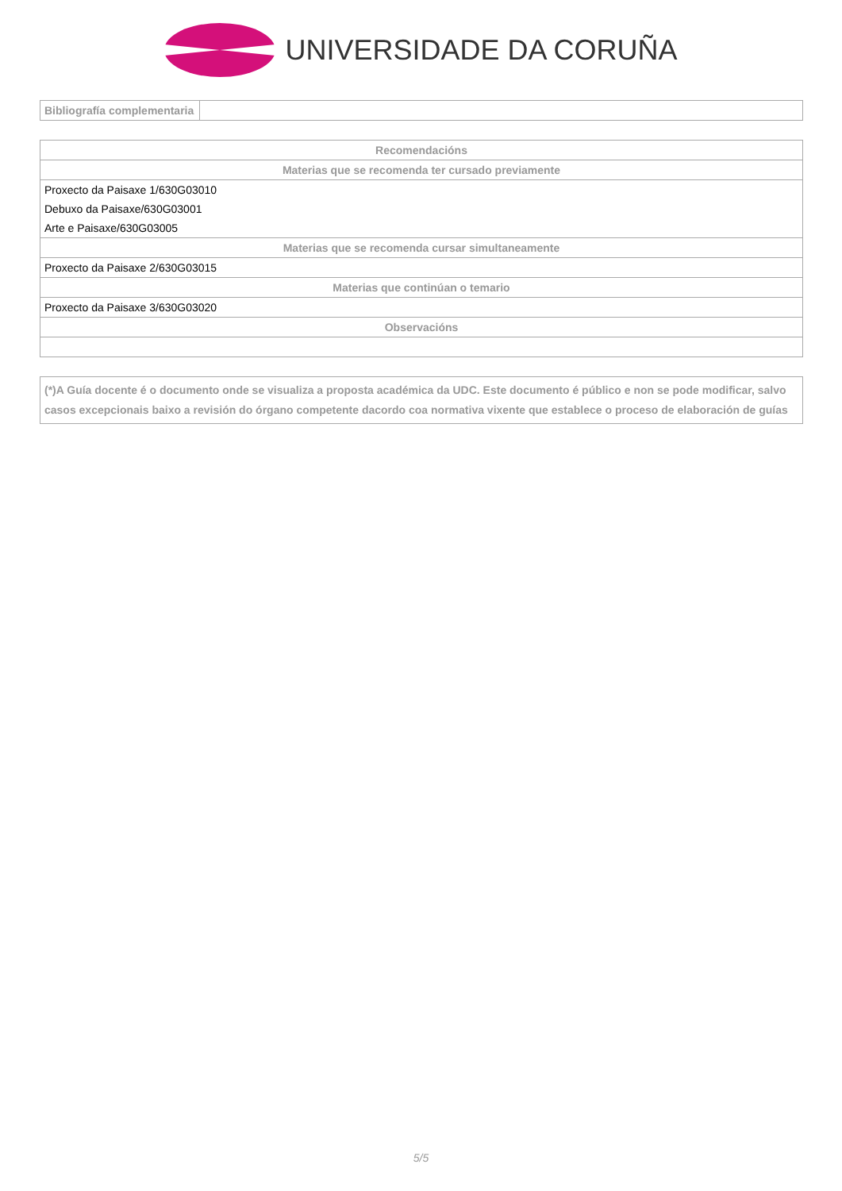UNIVERSIDADE DA CORUÑA
| Bibliografía complementaria | |
| Recomendacións |
| --- |
| Materias que se recomenda ter cursado previamente |
| Proxecto da Paisaxe 1/630G03010 |
| Debuxo da Paisaxe/630G03001 |
| Arte e Paisaxe/630G03005 |
| Materias que se recomenda cursar simultaneamente |
| Proxecto da Paisaxe 2/630G03015 |
| Materias que continúan o temario |
| Proxecto da Paisaxe 3/630G03020 |
| Observacións |
| (*)A Guía docente é o documento onde se visualiza a proposta académica da UDC. Este documento é público e non se pode modificar, salvo casos excepcionais baixo a revisión do órgano competente dacordo coa normativa vixente que establece o proceso de elaboración de guías |
5/5